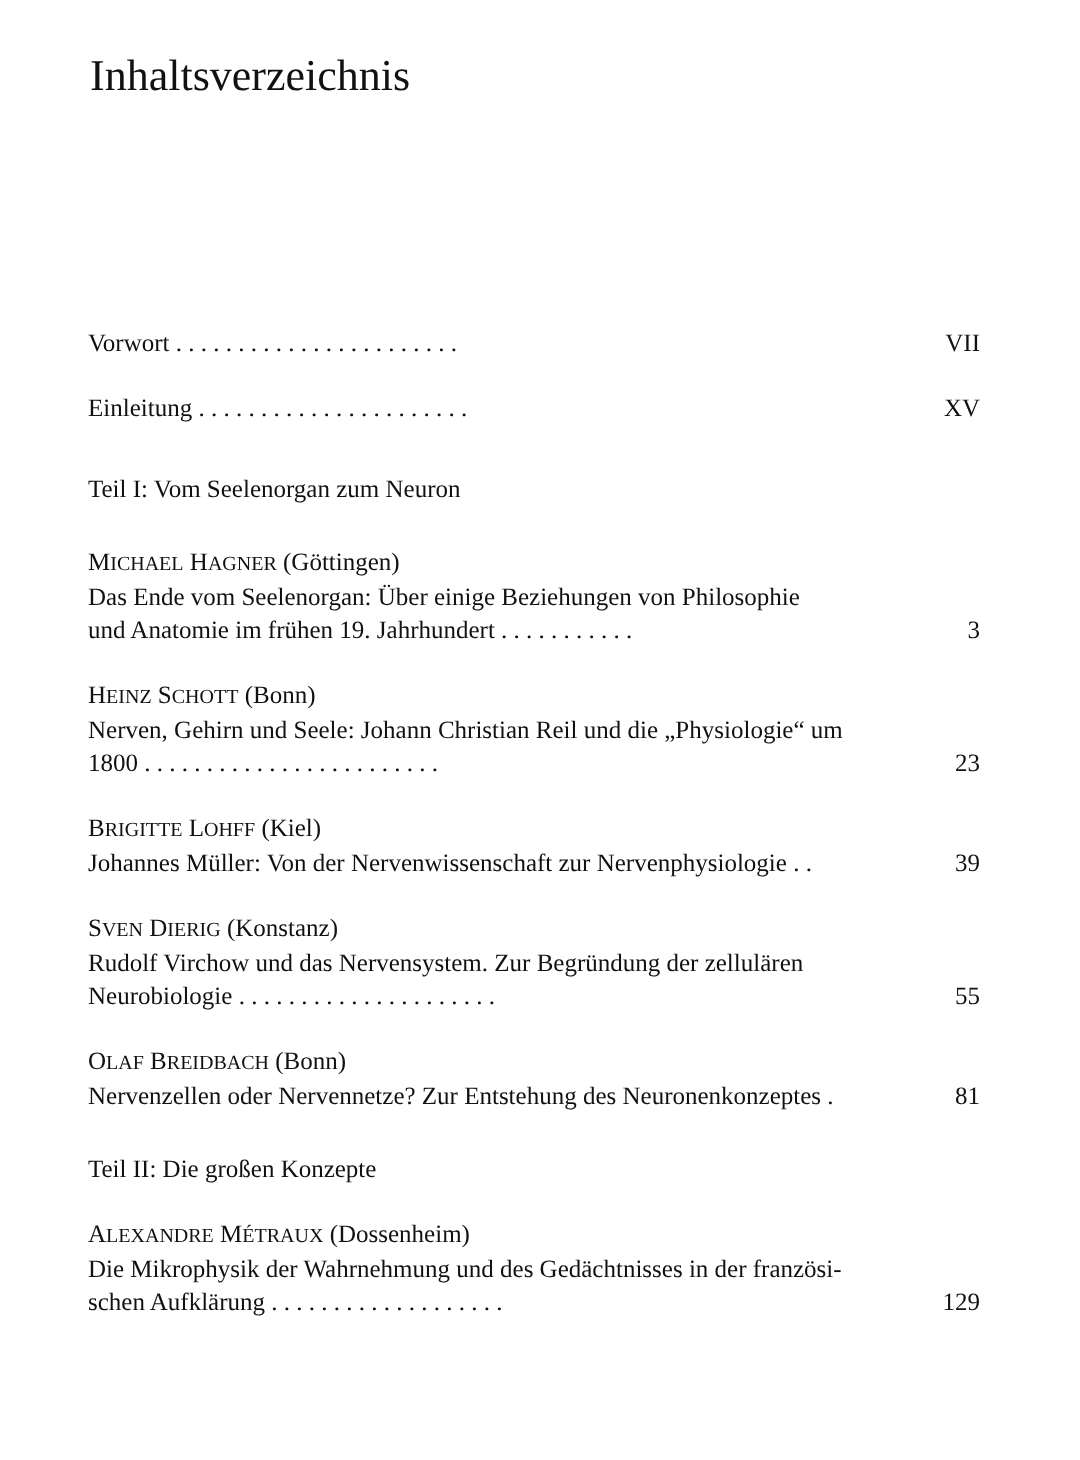Inhaltsverzeichnis
Vorwort . . . . . . . . . . . . . . . . . . . . . . . VII
Einleitung . . . . . . . . . . . . . . . . . . . . . . XV
Teil I: Vom Seelenorgan zum Neuron
MICHAEL HAGNER (Göttingen)
Das Ende vom Seelenorgan: Über einige Beziehungen von Philosophie
und Anatomie im frühen 19. Jahrhundert . . . . . . . . . . . 3
HEINZ SCHOTT (Bonn)
Nerven, Gehirn und Seele: Johann Christian Reil und die „Physiologie“ um
1800 . . . . . . . . . . . . . . . . . . . . . . . . 23
BRIGITTE LOHFF (Kiel)
Johannes Müller: Von der Nervenwissenschaft zur Nervenphysiologie . . 39
SVEN DIERIG (Konstanz)
Rudolf Virchow und das Nervensystem. Zur Begründung der zellulären
Neurobiologie . . . . . . . . . . . . . . . . . . . . . 55
OLAF BREIDBACH (Bonn)
Nervenzellen oder Nervennetze? Zur Entstehung des Neuronenkonzeptes . 81
Teil II: Die großen Konzepte
ALEXANDRE MÉTRAUX (Dossenheim)
Die Mikrophysik der Wahrnehmung und des Gedächtnisses in der französi-
schen Aufklärung . . . . . . . . . . . . . . . . . . . 129